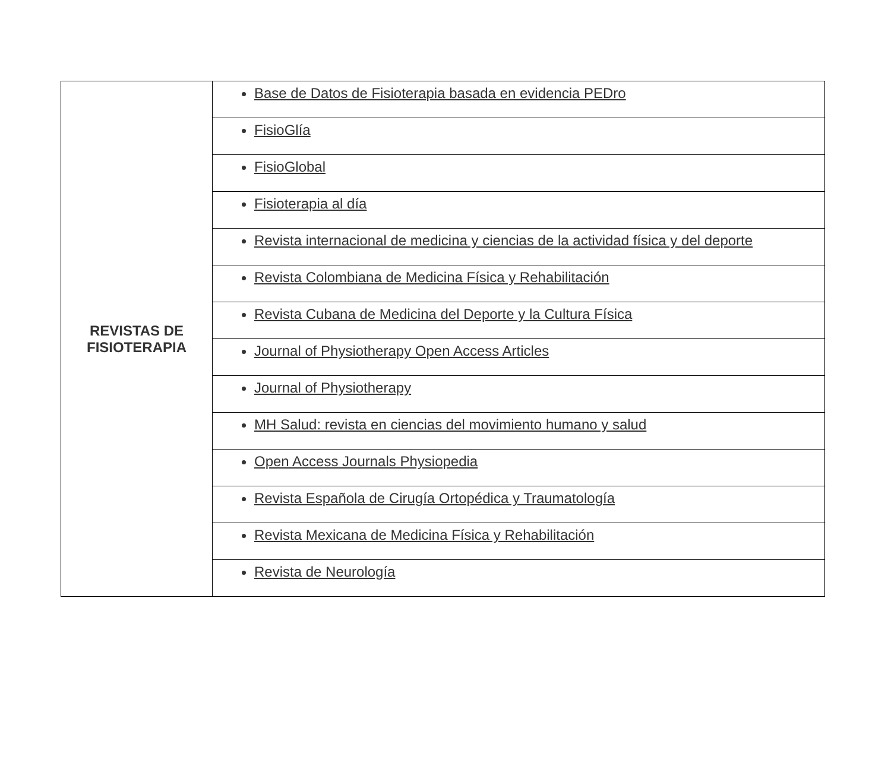| REVISTAS DE FISIOTERAPIA | Base de Datos de Fisioterapia basada en evidencia PEDro |
| | FisioGlía |
| | FisioGlobal |
| | Fisioterapia al día |
| | Revista internacional de medicina y ciencias de la actividad física y del deporte |
| | Revista Colombiana de Medicina Física y Rehabilitación |
| | Revista Cubana de Medicina del Deporte y la Cultura Física |
| | Journal of Physiotherapy Open Access Articles |
| | Journal of Physiotherapy |
| | MH Salud: revista en ciencias del movimiento humano y salud |
| | Open Access Journals Physiopedia |
| | Revista Española de Cirugía Ortopédica y Traumatología |
| | Revista Mexicana de Medicina Física y Rehabilitación |
| | Revista de Neurología |